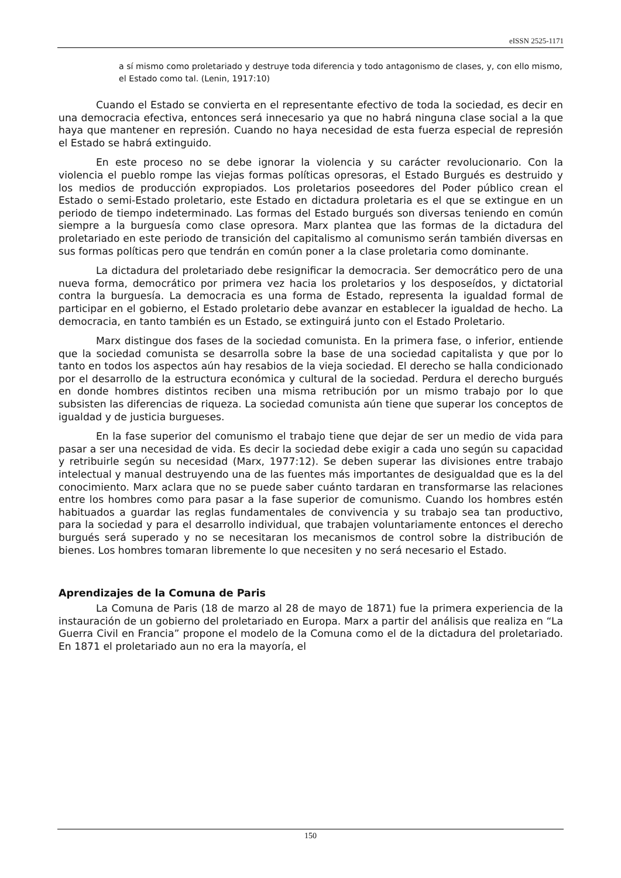eISSN 2525-1171
a sí mismo como proletariado y destruye toda diferencia y todo antagonismo de clases, y, con ello mismo, el Estado como tal. (Lenin, 1917:10)
Cuando el Estado se convierta en el representante efectivo de toda la sociedad, es decir en una democracia efectiva, entonces será innecesario ya que no habrá ninguna clase social a la que haya que mantener en represión. Cuando no haya necesidad de esta fuerza especial de represión el Estado se habrá extinguido.
En este proceso no se debe ignorar la violencia y su carácter revolucionario. Con la violencia el pueblo rompe las viejas formas políticas opresoras, el Estado Burgués es destruido y los medios de producción expropiados. Los proletarios poseedores del Poder público crean el Estado o semi-Estado proletario, este Estado en dictadura proletaria es el que se extingue en un periodo de tiempo indeterminado. Las formas del Estado burgués son diversas teniendo en común siempre a la burguesía como clase opresora. Marx plantea que las formas de la dictadura del proletariado en este periodo de transición del capitalismo al comunismo serán también diversas en sus formas políticas pero que tendrán en común poner a la clase proletaria como dominante.
La dictadura del proletariado debe resignificar la democracia. Ser democrático pero de una nueva forma, democrático por primera vez hacia los proletarios y los desposeídos, y dictatorial contra la burguesía. La democracia es una forma de Estado, representa la igualdad formal de participar en el gobierno, el Estado proletario debe avanzar en establecer la igualdad de hecho. La democracia, en tanto también es un Estado, se extinguirá junto con el Estado Proletario.
Marx distingue dos fases de la sociedad comunista. En la primera fase, o inferior, entiende que la sociedad comunista se desarrolla sobre la base de una sociedad capitalista y que por lo tanto en todos los aspectos aún hay resabios de la vieja sociedad. El derecho se halla condicionado por el desarrollo de la estructura económica y cultural de la sociedad. Perdura el derecho burgués en donde hombres distintos reciben una misma retribución por un mismo trabajo por lo que subsisten las diferencias de riqueza. La sociedad comunista aún tiene que superar los conceptos de igualdad y de justicia burgueses.
En la fase superior del comunismo el trabajo tiene que dejar de ser un medio de vida para pasar a ser una necesidad de vida. Es decir la sociedad debe exigir a cada uno según su capacidad y retribuirle según su necesidad (Marx, 1977:12). Se deben superar las divisiones entre trabajo intelectual y manual destruyendo una de las fuentes más importantes de desigualdad que es la del conocimiento. Marx aclara que no se puede saber cuánto tardaran en transformarse las relaciones entre los hombres como para pasar a la fase superior de comunismo. Cuando los hombres estén habituados a guardar las reglas fundamentales de convivencia y su trabajo sea tan productivo, para la sociedad y para el desarrollo individual, que trabajen voluntariamente entonces el derecho burgués será superado y no se necesitaran los mecanismos de control sobre la distribución de bienes. Los hombres tomaran libremente lo que necesiten y no será necesario el Estado.
Aprendizajes de la Comuna de Paris
La Comuna de Paris (18 de marzo al 28 de mayo de 1871) fue la primera experiencia de la instauración de un gobierno del proletariado en Europa. Marx a partir del análisis que realiza en “La Guerra Civil en Francia” propone el modelo de la Comuna como el de la dictadura del proletariado. En 1871 el proletariado aun no era la mayoría, el
150